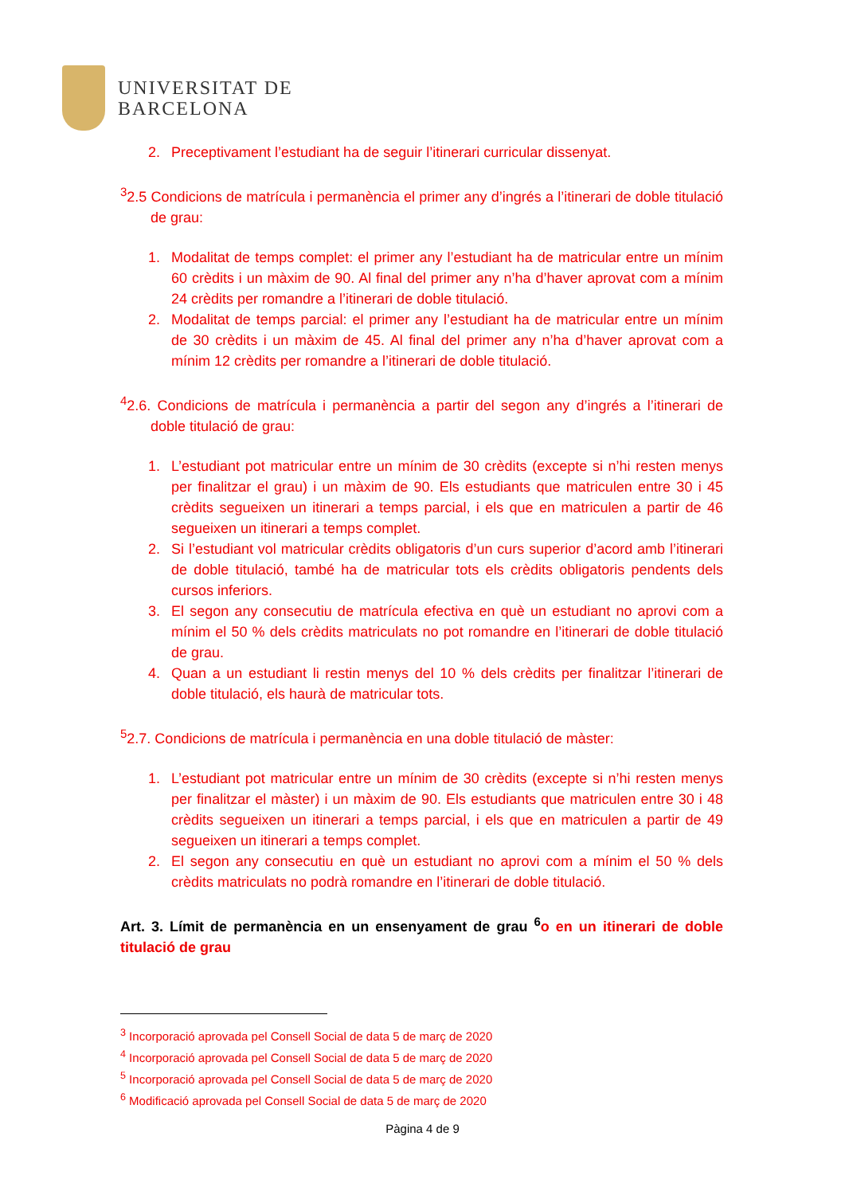UNIVERSITAT DE
BARCELONA
2. Preceptivament l’estudiant ha de seguir l’itinerari curricular dissenyat.
<sup>3</sup> 2.5 Condicions de matrícula i permanència el primer any d’ingrés a l’itinerari de doble titulació de grau:
1. Modalitat de temps complet: el primer any l’estudiant ha de matricular entre un mínim 60 crèdits i un màxim de 90. Al final del primer any n’ha d’haver aprovat com a mínim 24 crèdits per romandre a l’itinerari de doble titulació.
2. Modalitat de temps parcial: el primer any l’estudiant ha de matricular entre un mínim de 30 crèdits i un màxim de 45. Al final del primer any n’ha d’haver aprovat com a mínim 12 crèdits per romandre a l’itinerari de doble titulació.
<sup>4</sup> 2.6. Condicions de matrícula i permanència a partir del segon any d’ingrés a l’itinerari de doble titulació de grau:
1. L’estudiant pot matricular entre un mínim de 30 crèdits (excepte si n’hi resten menys per finalitzar el grau) i un màxim de 90. Els estudiants que matriculen entre 30 i 45 crèdits segueixen un itinerari a temps parcial, i els que en matriculen a partir de 46 segueixen un itinerari a temps complet.
2. Si l’estudiant vol matricular crèdits obligatoris d’un curs superior d’acord amb l’itinerari de doble titulació, també ha de matricular tots els crèdits obligatoris pendents dels cursos inferiors.
3. El segon any consecutiu de matrícula efectiva en què un estudiant no aprovi com a mínim el 50 % dels crèdits matriculats no pot romandre en l’itinerari de doble titulació de grau.
4. Quan a un estudiant li restin menys del 10 % dels crèdits per finalitzar l’itinerari de doble titulació, els haurà de matricular tots.
<sup>5</sup> 2.7. Condicions de matrícula i permanència en una doble titulació de màster:
1. L’estudiant pot matricular entre un mínim de 30 crèdits (excepte si n’hi resten menys per finalitzar el màster) i un màxim de 90. Els estudiants que matriculen entre 30 i 48 crèdits segueixen un itinerari a temps parcial, i els que en matriculen a partir de 49 segueixen un itinerari a temps complet.
2. El segon any consecutiu en què un estudiant no aprovi com a mínim el 50 % dels crèdits matriculats no podrà romandre en l’itinerari de doble titulació.
Art. 3. Límit de permanència en un ensenyament de grau <sup>6</sup>o en un itinerari de doble titulació de grau
<sup>3</sup> Incorporació aprovada pel Consell Social de data 5 de març de 2020
<sup>4</sup> Incorporació aprovada pel Consell Social de data 5 de març de 2020
<sup>5</sup> Incorporació aprovada pel Consell Social de data 5 de març de 2020
<sup>6</sup> Modificació aprovada pel Consell Social de data 5 de març de 2020
Pàgina 4 de 9